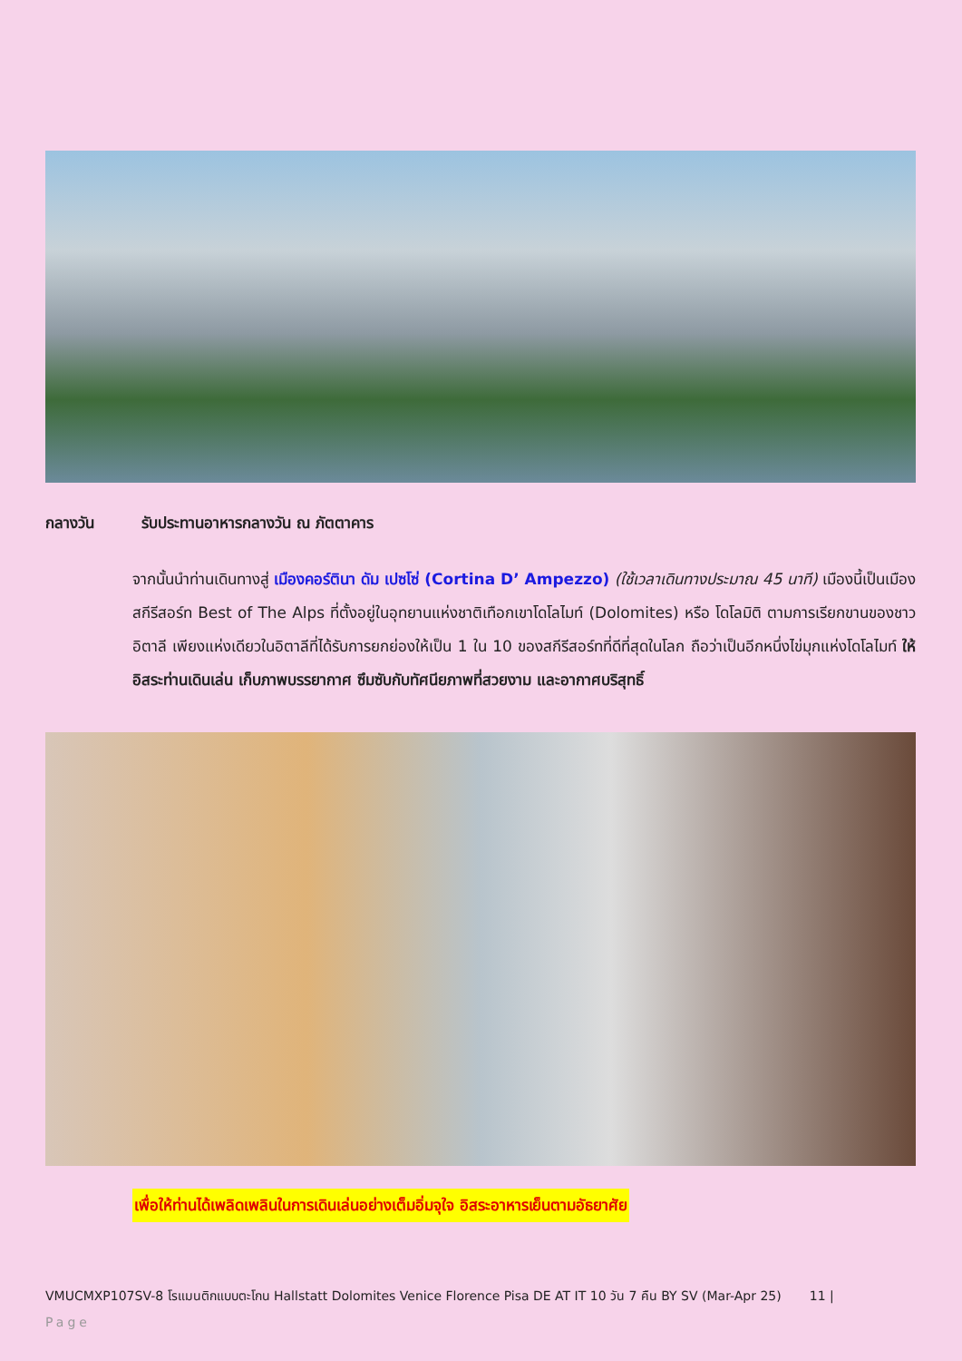กลางวัน รับประทานอาหารกลางวัน ณ ภัตตาคาร
จากนั้นนำท่านเดินทางสู่ เมืองคอร์ตินา ดัม เปซโซ่ (Cortina D’ Ampezzo) (ใช้เวลาเดินทางประมาณ 45 นาที) เมืองนี้เป็นเมืองสกีรีสอร์ท Best of The Alps ที่ตั้งอยู่ในอุทยานแห่งชาติเทือกเขาโดโลไมท์ (Dolomites) หรือ โดโลมิติ ตามการเรียกขานของชาวอิตาลี เพียงแห่งเดียวในอิตาลีที่ได้รับการยกย่องให้เป็น 1 ใน 10 ของสกีรีสอร์ทที่ดีที่สุดในโลก ถือว่าเป็นอีกหนึ่งไข่มุกแห่งโดโลไมท์ ให้อิสระท่านเดินเล่น เก็บภาพบรรยากาศ ซึมซับกับทัศนียภาพที่สวยงาม และอากาศบริสุทธิ์
เพื่อให้ท่านได้เพลิดเพลินในการเดินเล่นอย่างเต็มอิ่มจุใจ อิสระอาหารเย็นตามอัธยาศัย
VMUCMXP107SV-8 โรแมนติกแบบตะโกน Hallstatt Dolomites Venice Florence Pisa DE AT IT 10 วัน 7 คืน BY SV (Mar-Apr 25) 11 |
Page